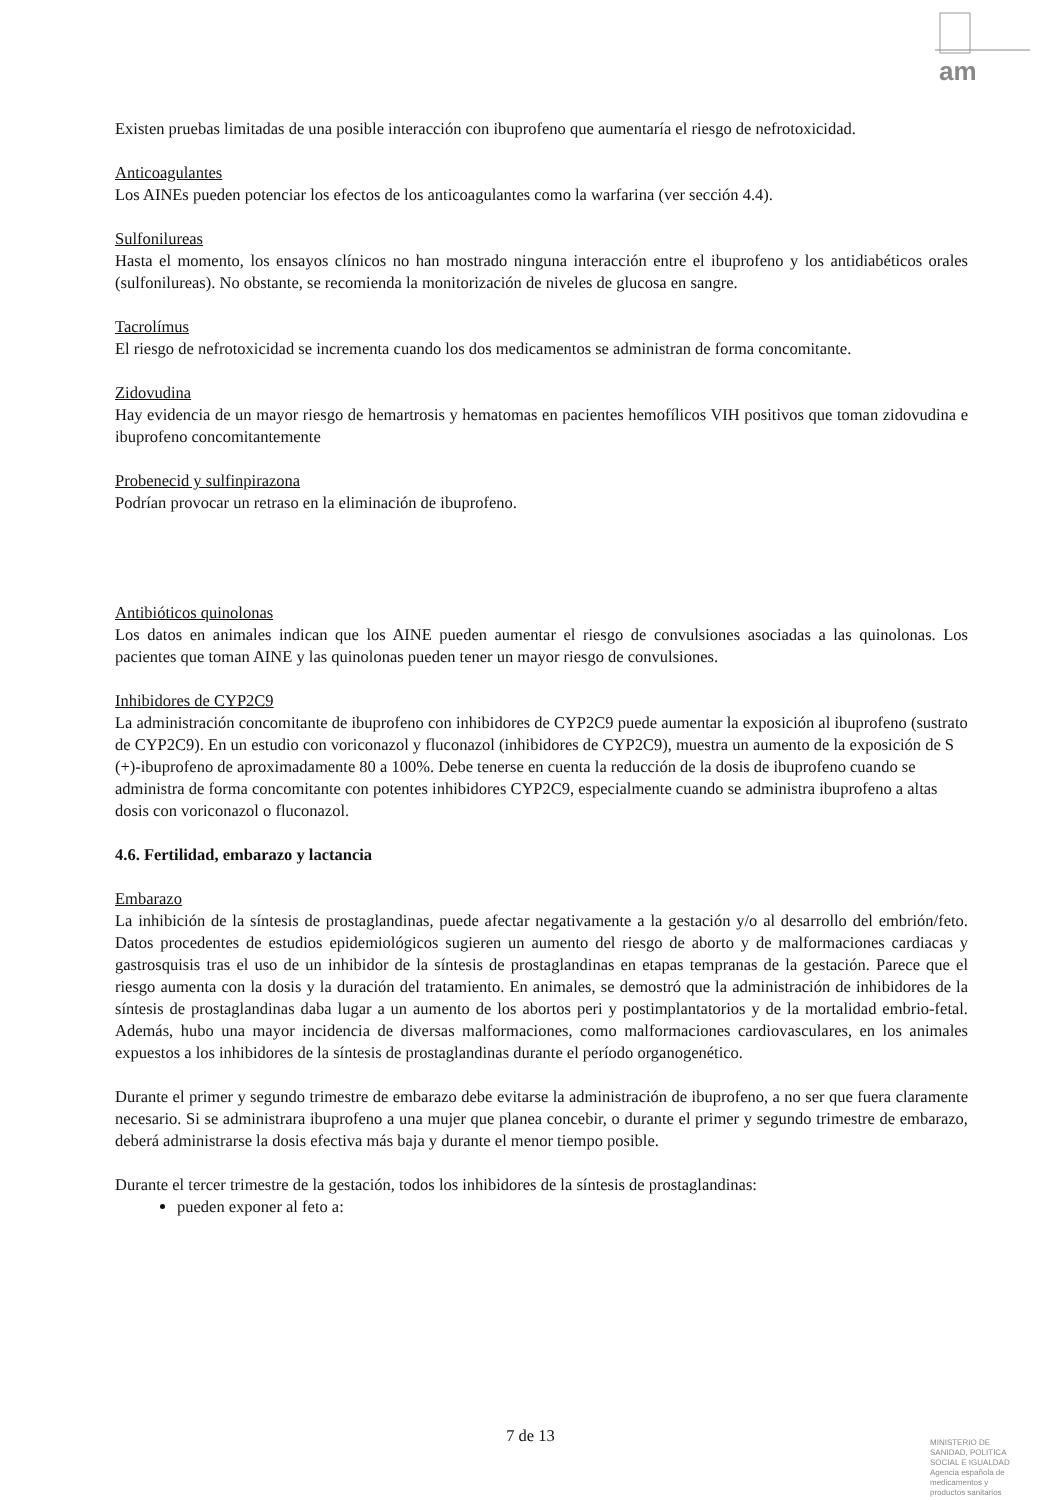am
Existen pruebas limitadas de una posible interacción con ibuprofeno que aumentaría el riesgo de nefrotoxicidad.
Anticoagulantes
Los AINEs pueden potenciar los efectos de los anticoagulantes como la warfarina (ver sección 4.4).
Sulfonilureas
Hasta el momento, los ensayos clínicos no han mostrado ninguna interacción entre el ibuprofeno y los antidiabéticos orales (sulfonilureas). No obstante, se recomienda la monitorización de niveles de glucosa en sangre.
Tacrolímus
El riesgo de nefrotoxicidad se incrementa cuando los dos medicamentos se administran de forma concomitante.
Zidovudina
Hay evidencia de un mayor riesgo de hemartrosis y hematomas en pacientes hemofílicos VIH positivos que toman zidovudina e ibuprofeno concomitantemente
Probenecid y sulfinpirazona
Podrían provocar un retraso en la eliminación de ibuprofeno.
Antibióticos quinolonas
Los datos en animales indican que los AINE pueden aumentar el riesgo de convulsiones asociadas a las quinolonas. Los pacientes que toman AINE y las quinolonas pueden tener un mayor riesgo de convulsiones.
Inhibidores de CYP2C9
La administración concomitante de ibuprofeno con inhibidores de CYP2C9 puede aumentar la exposición al ibuprofeno (sustrato de CYP2C9). En un estudio con voriconazol y fluconazol (inhibidores de CYP2C9), muestra un aumento de la exposición de S (+)-ibuprofeno de aproximadamente 80 a 100%. Debe tenerse en cuenta la reducción de la dosis de ibuprofeno cuando se administra de forma concomitante con potentes inhibidores CYP2C9, especialmente cuando se administra ibuprofeno a altas dosis con voriconazol o fluconazol.
4.6. Fertilidad, embarazo y lactancia
Embarazo
La inhibición de la síntesis de prostaglandinas, puede afectar negativamente a la gestación y/o al desarrollo del embrión/feto. Datos procedentes de estudios epidemiológicos sugieren un aumento del riesgo de aborto y de malformaciones cardiacas y gastrosquisis tras el uso de un inhibidor de la síntesis de prostaglandinas en etapas tempranas de la gestación. Parece que el riesgo aumenta con la dosis y la duración del tratamiento. En animales, se demostró que la administración de inhibidores de la síntesis de prostaglandinas daba lugar a un aumento de los abortos peri y postimplantatorios y de la mortalidad embrio-fetal. Además, hubo una mayor incidencia de diversas malformaciones, como malformaciones cardiovasculares, en los animales expuestos a los inhibidores de la síntesis de prostaglandinas durante el período organogenético.
Durante el primer y segundo trimestre de embarazo debe evitarse la administración de ibuprofeno, a no ser que fuera claramente necesario. Si se administrara ibuprofeno a una mujer que planea concebir, o durante el primer y segundo trimestre de embarazo, deberá administrarse la dosis efectiva más baja y durante el menor tiempo posible.
Durante el tercer trimestre de la gestación, todos los inhibidores de la síntesis de prostaglandinas:
pueden exponer al feto a:
7 de 13
MINISTERIO DE
SANIDAD, POLITICA
SOCIAL E IGUALDAD
Agencia española de
medicamentos y
productos sanitarios